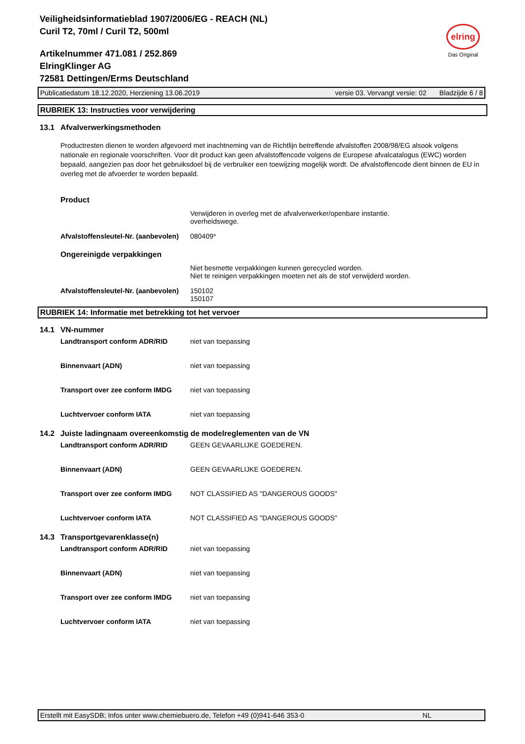Veiligheidsinformatieblad 1907/2006/EG - REACH (NL)
Curil T2, 70ml / Curil T2, 500ml
Artikelnummer 471.081 / 252.869
ElringKlinger AG
72581 Dettingen/Erms Deutschland
elring
Das Original
Publicatiedatum 18.12.2020, Herziening 13.06.2019 versie 03. Vervangt versie: 02 Bladzijde 6 / 8
RUBRIEK 13: Instructies voor verwijdering
13.1 Afvalverwerkingsmethoden
Productresten dienen te worden afgevoerd met inachtneming van de Richtlijn betreffende afvalstoffen 2008/98/EG alsook volgens nationale en regionale voorschriften. Voor dit product kan geen afvalstoffencode volgens de Europese afvalcatalogus (EWC) worden bepaald, aangezien pas door het gebruiksdoel bij de verbruiker een toewijzing mogelijk wordt. De afvalstoffencode dient binnen de EU in overleg met de afvoerder te worden bepaald.
Product
Verwijderen in overleg met de afvalverwerker/openbare instantie.
overheidswege.
Afvalstoffensleutel-Nr. (aanbevolen) 080409*
Ongereinigde verpakkingen
Niet besmette verpakkingen kunnen gerecycled worden.
Niet te reinigen verpakkingen moeten net als de stof verwijderd worden.
Afvalstoffensleutel-Nr. (aanbevolen) 150102
150107
RUBRIEK 14: Informatie met betrekking tot het vervoer
14.1 VN-nummer
Landtransport conform ADR/RID niet van toepassing
Binnenvaart (ADN) niet van toepassing
Transport over zee conform IMDG niet van toepassing
Luchtvervoer conform IATA niet van toepassing
14.2 Juiste ladingnaam overeenkomstig de modelreglementen van de VN
Landtransport conform ADR/RID GEEN GEVAARLIJKE GOEDEREN.
Binnenvaart (ADN) GEEN GEVAARLIJKE GOEDEREN.
Transport over zee conform IMDG NOT CLASSIFIED AS "DANGEROUS GOODS"
Luchtvervoer conform IATA NOT CLASSIFIED AS "DANGEROUS GOODS"
14.3 Transportgevarenklasse(n)
Landtransport conform ADR/RID niet van toepassing
Binnenvaart (ADN) niet van toepassing
Transport over zee conform IMDG niet van toepassing
Luchtvervoer conform IATA niet van toepassing
Erstellt mit EasySDB; Infos unter www.chemiebuero.de, Telefon +49 (0)941-646 353-0 NL